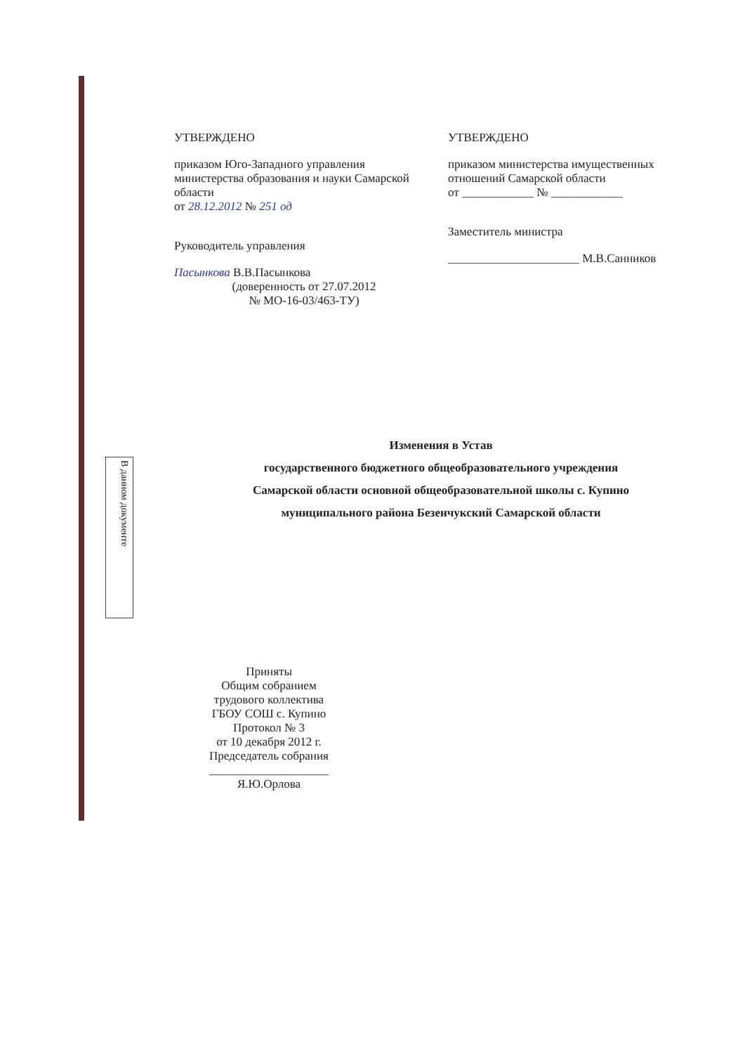В данном документе
УТВЕРЖДЕНО
приказом Юго-Западного управления министерства образования и науки Самарской области
от 28.12.2012 № 251 од
Руководитель управления
Пасынкова В.В.Пасынкова
(доверенность от 27.07.2012
№ МО-16-03/463-ТУ)
УТВЕРЖДЕНО
приказом министерства имущественных отношений Самарской области
от ____________ № ____________
Заместитель министра
______________________ М.В.Санников
Изменения в Устав
государственного бюджетного общеобразовательного учреждения
Самарской области основной общеобразовательной школы с. Купино
муниципального района Безенчукский Самарской области
Приняты
Общим собранием
трудового коллектива
ГБОУ СОШ с. Купино
Протокол № 3
от 10 декабря 2012 г.
Председатель собрания
____________________
Я.Ю.Орлова